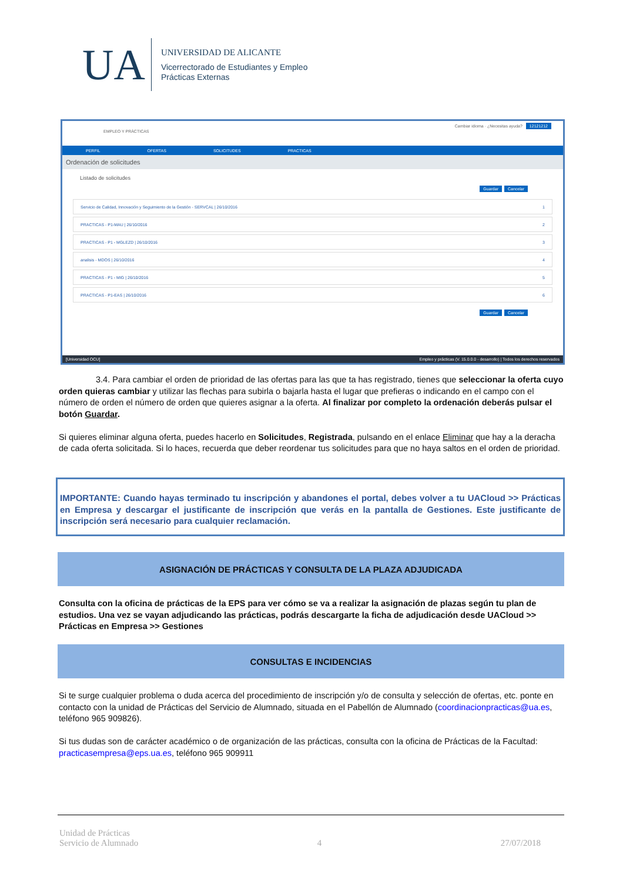UA
UNIVERSIDAD DE ALICANTE
Vicerrectorado de Estudiantes y Empleo
Prácticas Externas
EMPLEO Y PRÁCTICAS
Cambiar idioma · ¿Necesitas ayuda? 12121212
PERFIL OFERTAS SOLICITUDES PRACTICAS
Ordenación de solicitudes
Listado de solicitudes
Guardar Cancelar
Servicio de Calidad, Innovación y Seguimiento de la Gestión - SERVCAL | 26/10/2016 1
PRACTICAS - P1-MAU | 26/10/2016 2
PRACTICAS - P1 - MGLEZD | 26/10/2016 3
analisis - MDOS | 26/10/2016 4
PRACTICAS - P1 - MIG | 26/10/2016 5
PRACTICAS - P1-EAS | 26/10/2016 6
Guardar Cancelar
[Universidad OCU] Empleo y prácticas (V. 15.0.0.0 - desarrollo) | Todos los derechos reservados
3.4. Para cambiar el orden de prioridad de las ofertas para las que ta has registrado, tienes que seleccionar la oferta cuyo orden quieras cambiar y utilizar las flechas para subirla o bajarla hasta el lugar que prefieras o indicando en el campo con el número de orden el número de orden que quieres asignar a la oferta. Al finalizar por completo la ordenación deberás pulsar el botón Guardar.
Si quieres eliminar alguna oferta, puedes hacerlo en Solicitudes, Registrada, pulsando en el enlace Eliminar que hay a la deracha de cada oferta solicitada. Si lo haces, recuerda que deber reordenar tus solicitudes para que no haya saltos en el orden de prioridad.
IMPORTANTE: Cuando hayas terminado tu inscripción y abandones el portal, debes volver a tu UACloud >> Prácticas en Empresa y descargar el justificante de inscripción que verás en la pantalla de Gestiones. Este justificante de inscripción será necesario para cualquier reclamación.
ASIGNACIÓN DE PRÁCTICAS Y CONSULTA DE LA PLAZA ADJUDICADA
Consulta con la oficina de prácticas de la EPS para ver cómo se va a realizar la asignación de plazas según tu plan de estudios. Una vez se vayan adjudicando las prácticas, podrás descargarte la ficha de adjudicación desde UACloud >> Prácticas en Empresa >> Gestiones
CONSULTAS E INCIDENCIAS
Si te surge cualquier problema o duda acerca del procedimiento de inscripción y/o de consulta y selección de ofertas, etc. ponte en contacto con la unidad de Prácticas del Servicio de Alumnado, situada en el Pabellón de Alumnado (coordinacionpracticas@ua.es, teléfono 965 909826).
Si tus dudas son de carácter académico o de organización de las prácticas, consulta con la oficina de Prácticas de la Facultad: practicasempresa@eps.ua.es, teléfono 965 909911
Unidad de Prácticas
Servicio de Alumnado 4 27/07/2018